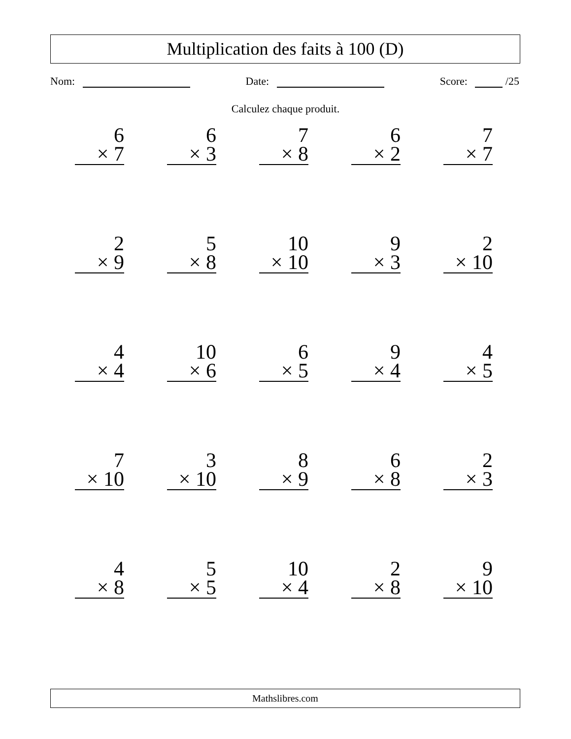Multiplication des faits à 100 (D)
Nom: Date: Score: /25
Calculez chaque produit.
6
× 7
6
× 3
7
× 8
6
× 2
7
× 7
2
× 9
5
× 8
10
× 10
9
× 3
2
× 10
4
× 4
10
× 6
6
× 5
9
× 4
4
× 5
7
× 10
3
× 10
8
× 9
6
× 8
2
× 3
4
× 8
5
× 5
10
× 4
2
× 8
9
× 10
Mathslibres.com